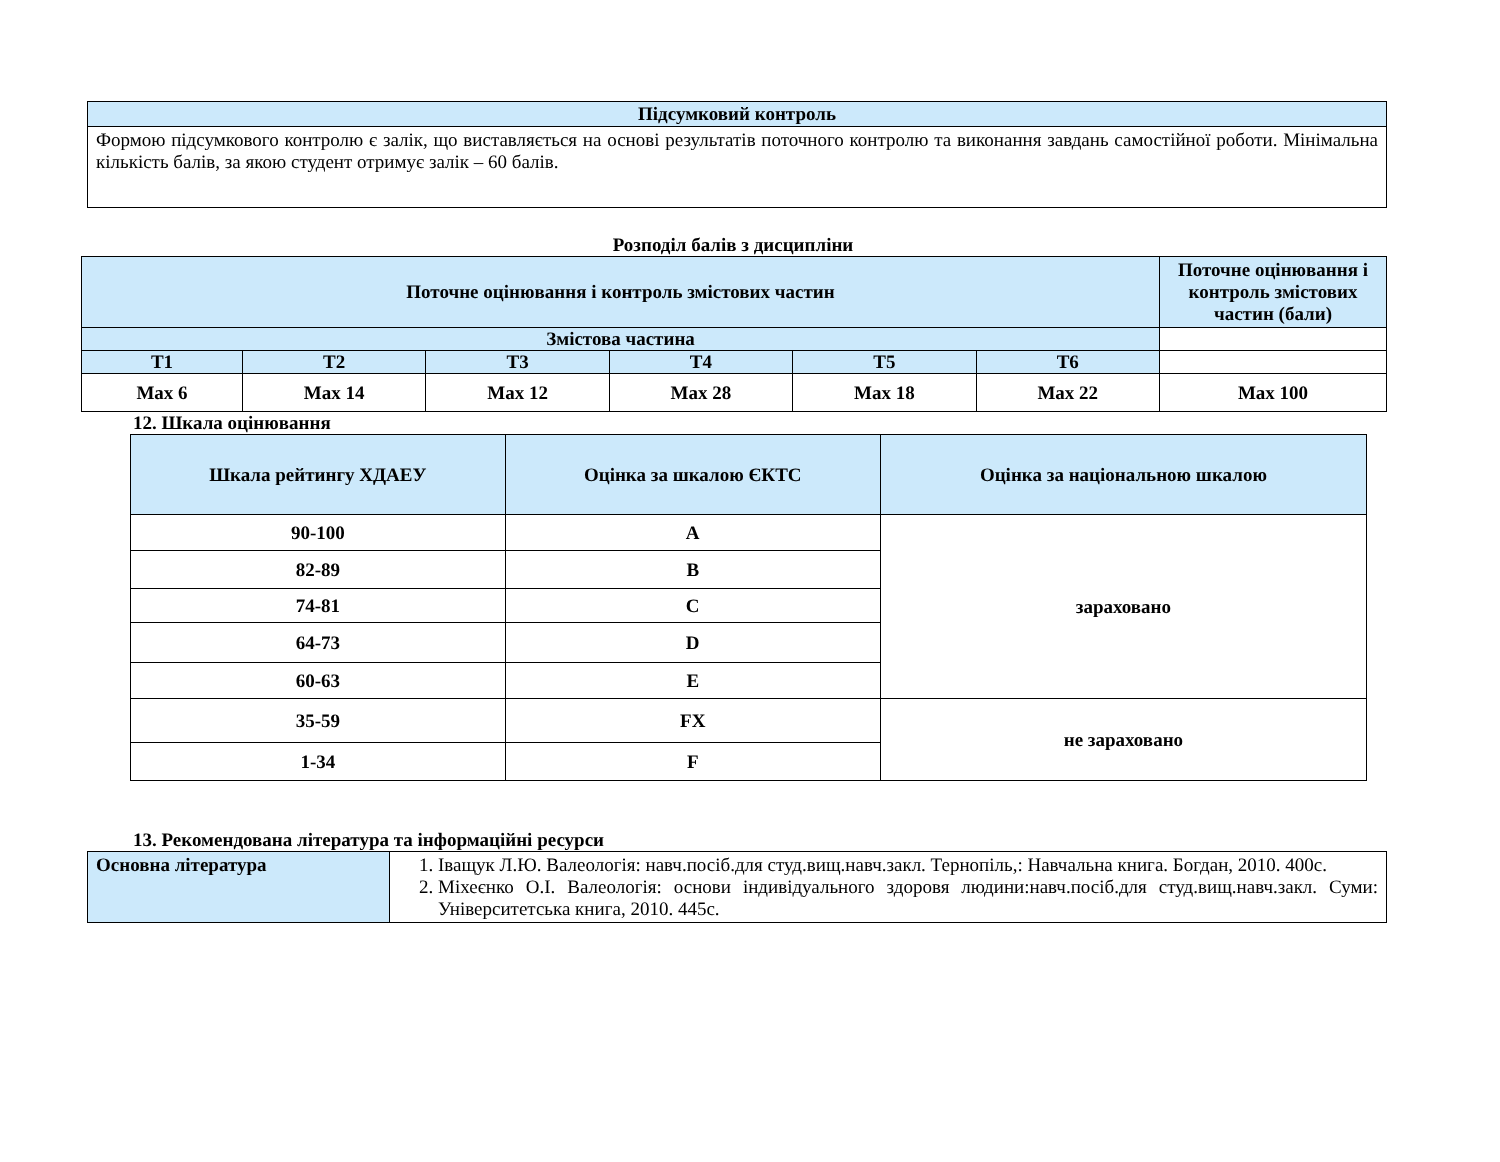| Підсумковий контроль |
| --- |
| Формою підсумкового контролю є залік, що виставляється на основі результатів поточного контролю та виконання завдань самостійної роботи. Мінімальна кількість балів, за якою студент отримує залік – 60 балів. |
Розподіл балів з дисципліни
| Поточне оцінювання і контроль змістових частин | | | | | | Поточне оцінювання і контроль змістових частин (бали) |
| --- | --- | --- | --- | --- | --- | --- |
| Змістова частина | | | | | | |
| Т1 | Т2 | Т3 | Т4 | Т5 | Т6 | |
| Max 6 | Max 14 | Max 12 | Max 28 | Max 18 | Max 22 | Max 100 |
12. Шкала оцінювання
| Шкала рейтингу ХДАЕУ | Оцінка за шкалою ЄКТС | Оцінка за національною шкалою |
| --- | --- | --- |
| 90-100 | A | зараховано |
| 82-89 | B | |
| 74-81 | C | |
| 64-73 | D | |
| 60-63 | E | |
| 35-59 | FX | не зараховано |
| 1-34 | F | |
13. Рекомендована література та інформаційні ресурси
| Основна література | 1. Іващук Л.Ю. Валеологія: навч.посіб.для студ.вищ.навч.закл. Тернопіль,: Навчальна книга. Богдан, 2010. 400с. 2. Міхеєнко О.І. Валеологія: основи індивідуального здоровя людини:навч.посіб.для студ.вищ.навч.закл. Суми: Університетська книга, 2010. 445с. |